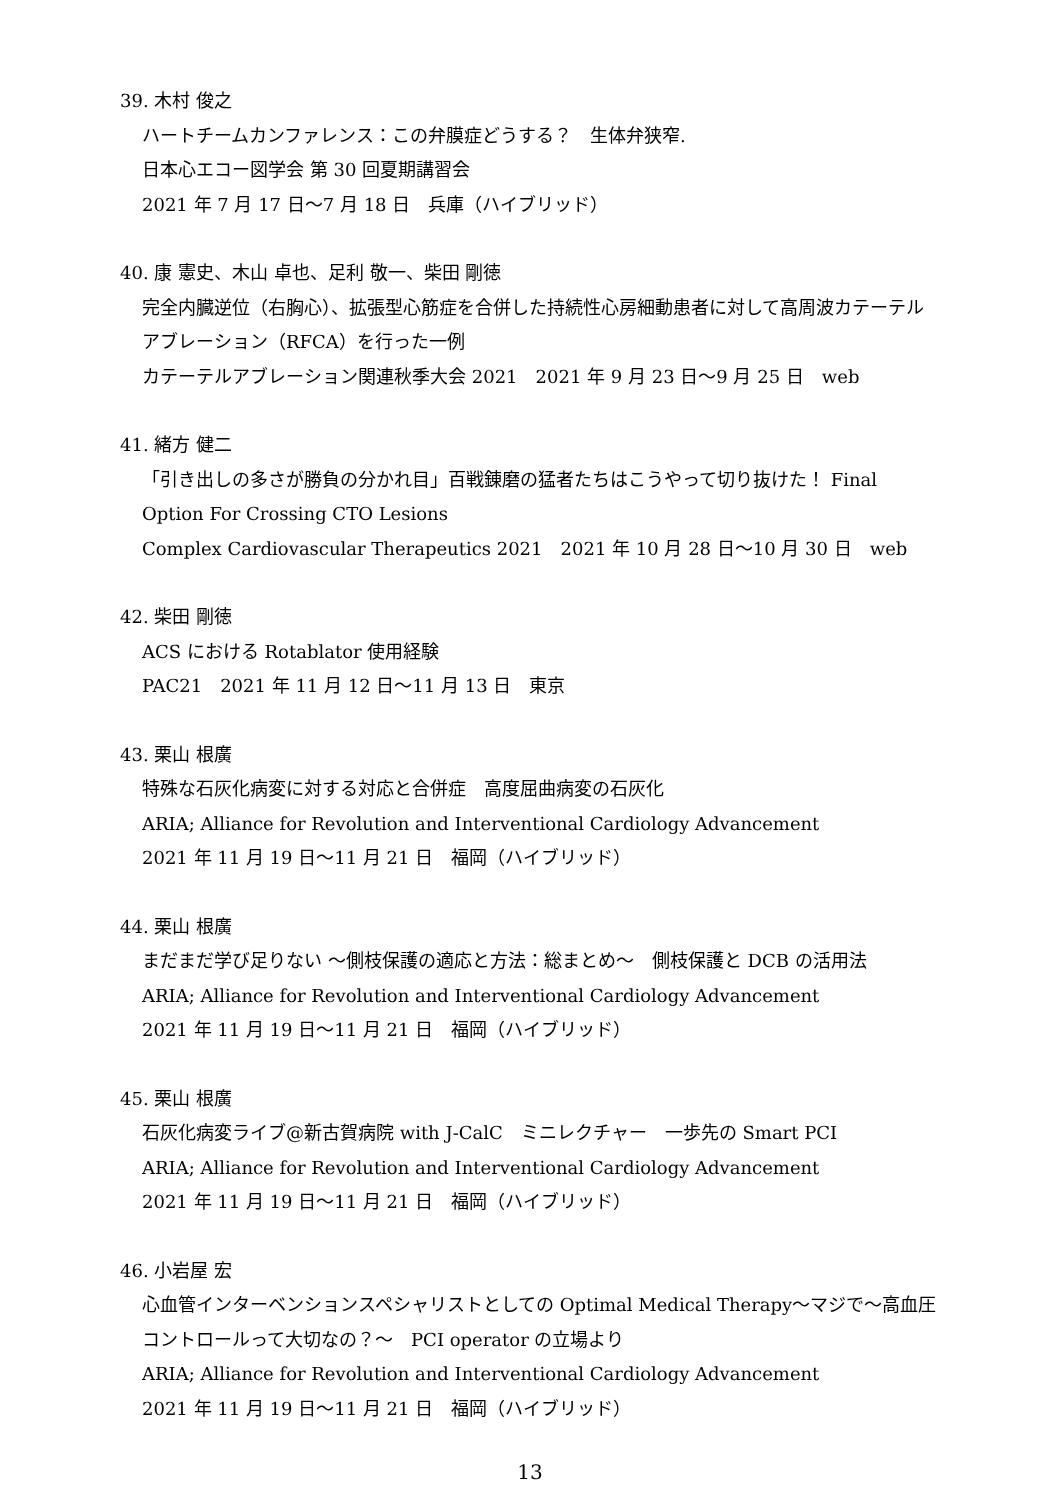39. 木村 俊之
ハートチームカンファレンス：この弁膜症どうする？　生体弁狭窄.
日本心エコー図学会 第 30 回夏期講習会
2021 年 7 月 17 日〜7 月 18 日　兵庫（ハイブリッド）
40. 康 憲史、木山 卓也、足利 敬一、柴田 剛徳
完全内臓逆位（右胸心）、拡張型心筋症を合併した持続性心房細動患者に対して高周波カテーテルアブレーション（RFCA）を行った一例
カテーテルアブレーション関連秋季大会 2021　2021 年 9 月 23 日〜9 月 25 日　web
41. 緒方 健二
「引き出しの多さが勝負の分かれ目」百戦錬磨の猛者たちはこうやって切り抜けた！ Final Option For Crossing CTO Lesions
Complex Cardiovascular Therapeutics 2021　2021 年 10 月 28 日〜10 月 30 日　web
42. 柴田 剛徳
ACS における Rotablator 使用経験
PAC21　2021 年 11 月 12 日〜11 月 13 日　東京
43. 栗山 根廣
特殊な石灰化病変に対する対応と合併症　高度屈曲病変の石灰化
ARIA; Alliance for Revolution and Interventional Cardiology Advancement
2021 年 11 月 19 日〜11 月 21 日　福岡（ハイブリッド）
44. 栗山 根廣
まだまだ学び足りない 〜側枝保護の適応と方法：総まとめ〜　側枝保護と DCB の活用法
ARIA; Alliance for Revolution and Interventional Cardiology Advancement
2021 年 11 月 19 日〜11 月 21 日　福岡（ハイブリッド）
45. 栗山 根廣
石灰化病変ライブ@新古賀病院 with J-CalC　ミニレクチャー　一歩先の Smart PCI
ARIA; Alliance for Revolution and Interventional Cardiology Advancement
2021 年 11 月 19 日〜11 月 21 日　福岡（ハイブリッド）
46. 小岩屋 宏
心血管インターベンションスペシャリストとしての Optimal Medical Therapy〜マジで〜高血圧コントロールって大切なの？〜　PCI operator の立場より
ARIA; Alliance for Revolution and Interventional Cardiology Advancement
2021 年 11 月 19 日〜11 月 21 日　福岡（ハイブリッド）
13